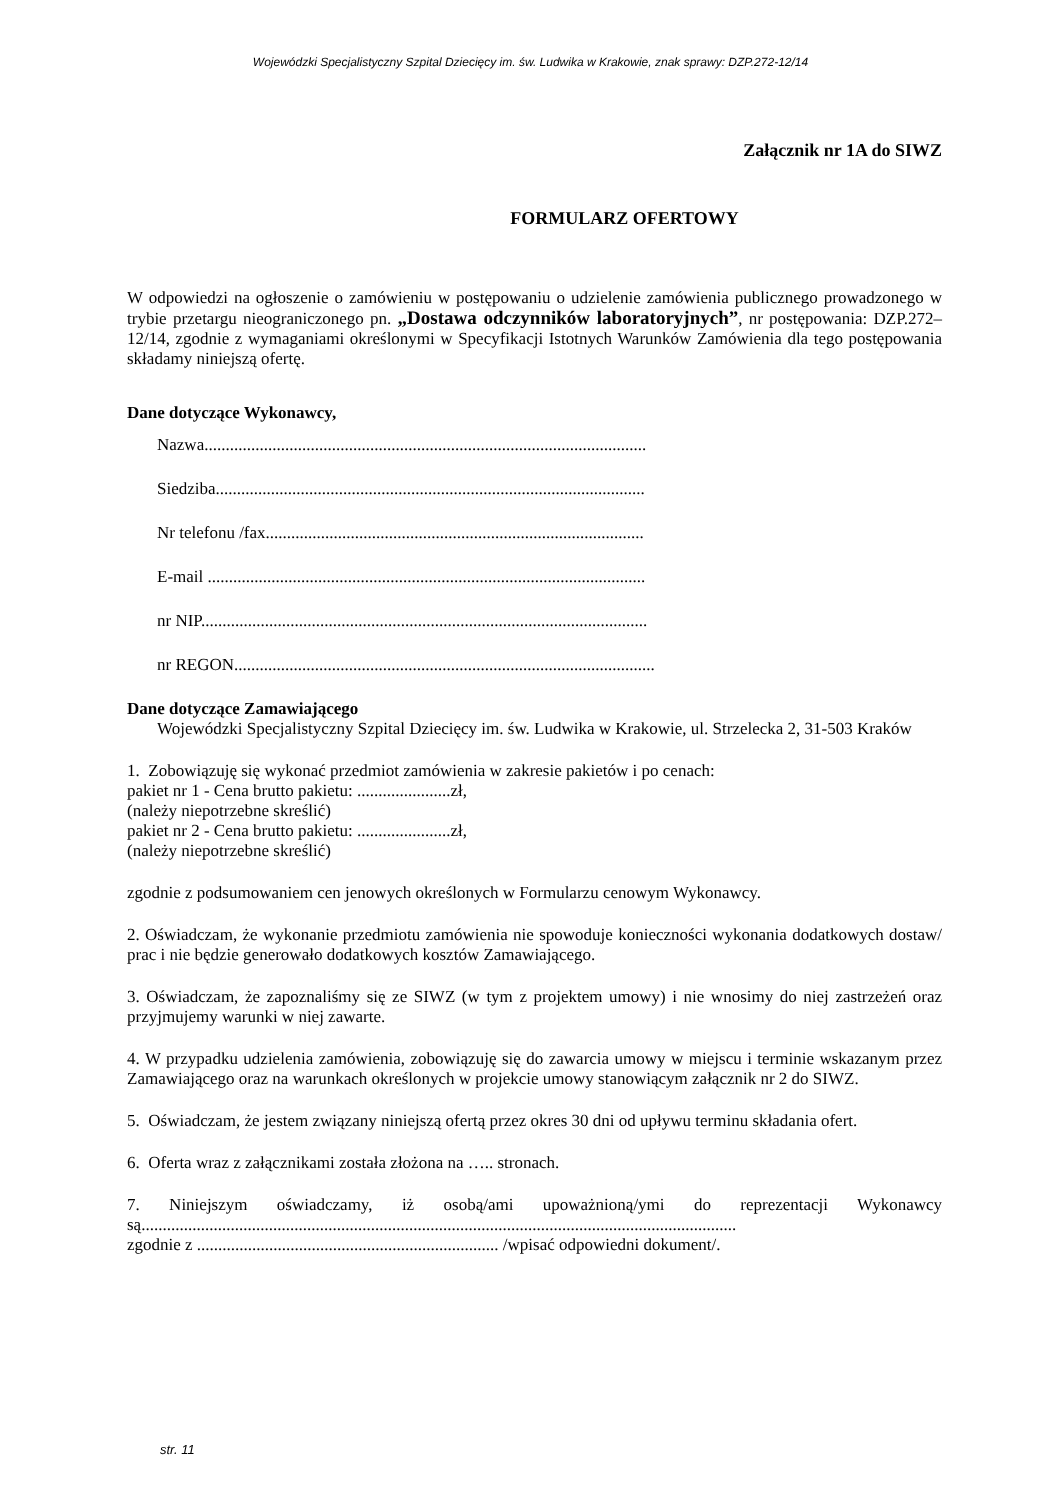Wojewódzki Specjalistyczny Szpital Dziecięcy im. św. Ludwika w Krakowie, znak sprawy: DZP.272-12/14
Załącznik nr 1A do SIWZ
FORMULARZ OFERTOWY
W odpowiedzi na ogłoszenie o zamówieniu w postępowaniu o udzielenie zamówienia publicznego prowadzonego w trybie przetargu nieograniczonego pn. „Dostawa odczynników laboratoryjnych”, nr postępowania: DZP.272–12/14, zgodnie z wymaganiami określonymi w Specyfikacji Istotnych Warunków Zamówienia dla tego postępowania składamy niniejszą ofertę.
Dane dotyczące Wykonawcy,
Nazwa........................................................................................................
Siedziba.....................................................................................................
Nr telefonu /fax.........................................................................................
E-mail .......................................................................................................
nr NIP.........................................................................................................
nr REGON...................................................................................................
Dane dotyczące Zamawiającego
Wojewódzki Specjalistyczny Szpital Dziecięcy im. św. Ludwika w Krakowie, ul. Strzelecka 2, 31-503 Kraków
1. Zobowiązuję się wykonać przedmiot zamówienia w zakresie pakietów i po cenach:
pakiet nr 1 - Cena brutto pakietu: ......................zł,
(należy niepotrzebne skreślić)
pakiet nr 2 - Cena brutto pakietu: ......................zł,
(należy niepotrzebne skreślić)
zgodnie z podsumowaniem cen jenowych określonych w Formularzu cenowym Wykonawcy.
2. Oświadczam, że wykonanie przedmiotu zamówienia nie spowoduje konieczności wykonania dodatkowych dostaw/ prac i nie będzie generowało dodatkowych kosztów Zamawiającego.
3. Oświadczam, że zapoznaliśmy się ze SIWZ (w tym z projektem umowy) i nie wnosimy do niej zastrzeżeń oraz przyjmujemy warunki w niej zawarte.
4. W przypadku udzielenia zamówienia, zobowiązuję się do zawarcia umowy w miejscu i terminie wskazanym przez Zamawiającego oraz na warunkach określonych w projekcie umowy stanowiącym załącznik nr 2 do SIWZ.
5. Oświadczam, że jestem związany niniejszą ofertą przez okres 30 dni od upływu terminu składania ofert.
6. Oferta wraz z załącznikami została złożona na ….. stronach.
7. Niniejszym oświadczamy, iż osobą/ami upoważnioną/ymi do reprezentacji Wykonawcy są............................................................................................................................................
zgodnie z ....................................................................... /wpisać odpowiedni dokument/.
str. 11